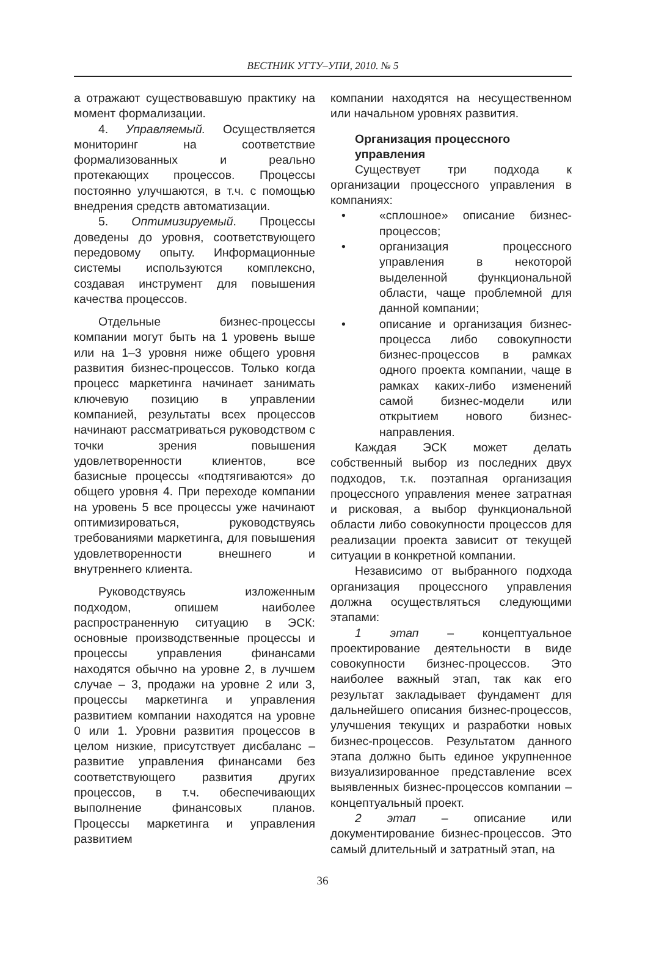ВЕСТНИК УГТУ–УПИ, 2010. № 5
а отражают существовавшую практику на момент формализации.
4. Управляемый. Осуществляется мониторинг на соответствие формализованных и реально протекающих процессов. Процессы постоянно улучшаются, в т.ч. с помощью внедрения средств автоматизации.
5. Оптимизируемый. Процессы доведены до уровня, соответствующего передовому опыту. Информационные системы используются комплексно, создавая инструмент для повышения качества процессов.
Отдельные бизнес-процессы компании могут быть на 1 уровень выше или на 1–3 уровня ниже общего уровня развития бизнес-процессов. Только когда процесс маркетинга начинает занимать ключевую позицию в управлении компанией, результаты всех процессов начинают рассматриваться руководством с точки зрения повышения удовлетворенности клиентов, все базисные процессы «подтягиваются» до общего уровня 4. При переходе компании на уровень 5 все процессы уже начинают оптимизироваться, руководствуясь требованиями маркетинга, для повышения удовлетворенности внешнего и внутреннего клиента.
Руководствуясь изложенным подходом, опишем наиболее распространенную ситуацию в ЭСК: основные производственные процессы и процессы управления финансами находятся обычно на уровне 2, в лучшем случае – 3, продажи на уровне 2 или 3, процессы маркетинга и управления развитием компании находятся на уровне 0 или 1. Уровни развития процессов в целом низкие, присутствует дисбаланс – развитие управления финансами без соответствующего развития других процессов, в т.ч. обеспечивающих выполнение финансовых планов. Процессы маркетинга и управления развитием
компании находятся на несущественном или начальном уровнях развития.
Организация процессного управления
Существует три подхода к организации процессного управления в компаниях:
• «сплошное» описание бизнес-процессов;
• организация процессного управления в некоторой выделенной функциональной области, чаще проблемной для данной компании;
• описание и организация бизнес-процесса либо совокупности бизнес-процессов в рамках одного проекта компании, чаще в рамках каких-либо изменений самой бизнес-модели или открытием нового бизнес-направления.
Каждая ЭСК может делать собственный выбор из последних двух подходов, т.к. поэтапная организация процессного управления менее затратная и рисковая, а выбор функциональной области либо совокупности процессов для реализации проекта зависит от текущей ситуации в конкретной компании.
Независимо от выбранного подхода организация процессного управления должна осуществляться следующими этапами:
1 этап – концептуальное проектирование деятельности в виде совокупности бизнес-процессов. Это наиболее важный этап, так как его результат закладывает фундамент для дальнейшего описания бизнес-процессов, улучшения текущих и разработки новых бизнес-процессов. Результатом данного этапа должно быть единое укрупненное визуализированное представление всех выявленных бизнес-процессов компании – концептуальный проект.
2 этап – описание или документирование бизнес-процессов. Это самый длительный и затратный этап, на
36